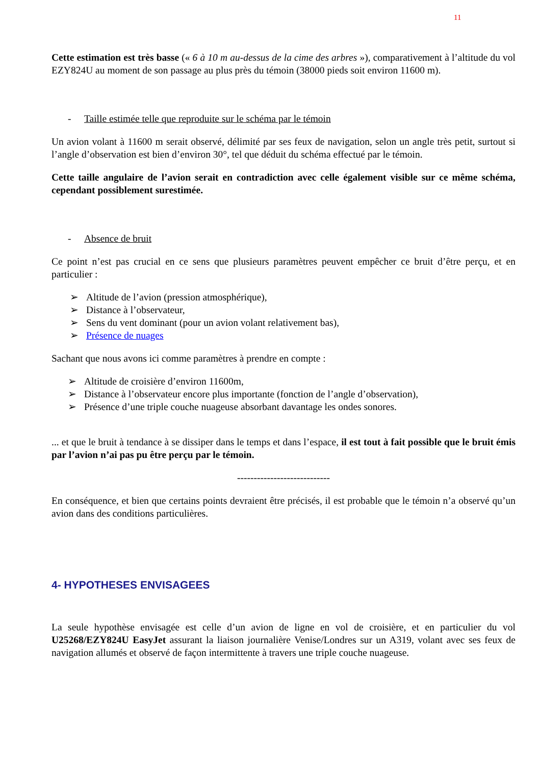11
Cette estimation est très basse (« 6 à 10 m au-dessus de la cime des arbres »), comparativement à l’altitude du vol EZY824U au moment de son passage au plus près du témoin (38000 pieds soit environ 11600 m).
- Taille estimée telle que reproduite sur le schéma par le témoin
Un avion volant à 11600 m serait observé, délimité par ses feux de navigation, selon un angle très petit, surtout si l’angle d’observation est bien d’environ 30°, tel que déduit du schéma effectué par le témoin.
Cette taille angulaire de l’avion serait en contradiction avec celle également visible sur ce même schéma, cependant possiblement surestimée.
- Absence de bruit
Ce point n’est pas crucial en ce sens que plusieurs paramètres peuvent empêcher ce bruit d’être perçu, et en particulier :
➢ Altitude de l’avion (pression atmosphérique),
➢ Distance à l’observateur,
➢ Sens du vent dominant (pour un avion volant relativement bas),
➢ Présence de nuages
Sachant que nous avons ici comme paramètres à prendre en compte :
➢ Altitude de croisière d’environ 11600m,
➢ Distance à l’observateur encore plus importante (fonction de l’angle d’observation),
➢ Présence d’une triple couche nuageuse absorbant davantage les ondes sonores.
... et que le bruit à tendance à se dissiper dans le temps et dans l’espace, il est tout à fait possible que le bruit émis par l’avion n’ai pas pu être perçu par le témoin.
----------------------------
En conséquence, et bien que certains points devraient être précisés, il est probable que le témoin n’a observé qu’un avion dans des conditions particulières.
4- HYPOTHESES ENVISAGEES
La seule hypothèse envisagée est celle d’un avion de ligne en vol de croisière, et en particulier du vol U25268/EZY824U EasyJet assurant la liaison journalière Venise/Londres sur un A319, volant avec ses feux de navigation allumés et observé de façon intermittente à travers une triple couche nuageuse.